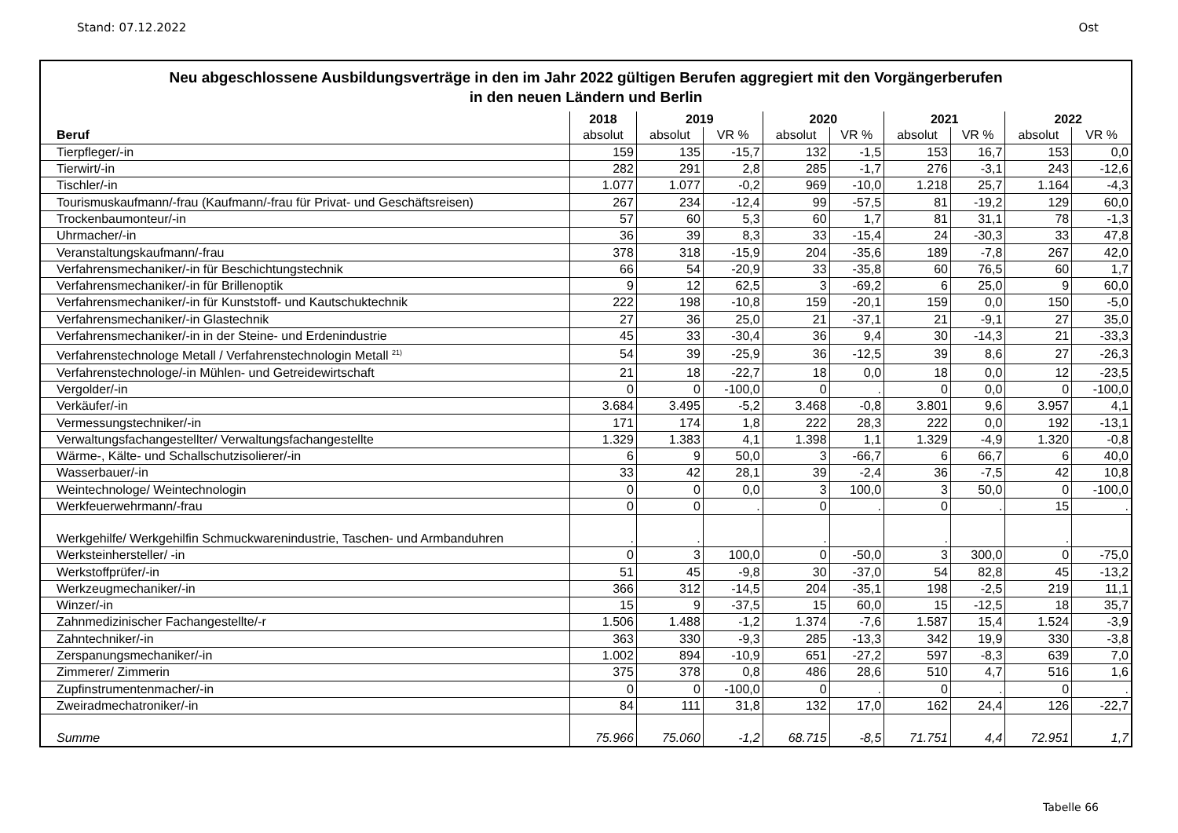Stand: 07.12.2022 Ost
Neu abgeschlossene Ausbildungsverträge in den im Jahr 2022 gültigen Berufen aggregiert mit den Vorgängerberufen
in den neuen Ländern und Berlin
| | 2018 | 2019 | | 2020 | | 2021 | | 2022 | |
| --- | --- | --- | --- | --- | --- | --- | --- | --- | --- |
| Beruf | absolut | absolut | VR % | absolut | VR % | absolut | VR % | absolut | VR % |
| Tierpfleger/-in | 159 | 135 | -15,7 | 132 | -1,5 | 153 | 16,7 | 153 | 0,0 |
| Tierwirt/-in | 282 | 291 | 2,8 | 285 | -1,7 | 276 | -3,1 | 243 | -12,6 |
| Tischler/-in | 1.077 | 1.077 | -0,2 | 969 | -10,0 | 1.218 | 25,7 | 1.164 | -4,3 |
| Tourismuskaufmann/-frau (Kaufmann/-frau für Privat- und Geschäftsreisen) | 267 | 234 | -12,4 | 99 | -57,5 | 81 | -19,2 | 129 | 60,0 |
| Trockenbaumonteur/-in | 57 | 60 | 5,3 | 60 | 1,7 | 81 | 31,1 | 78 | -1,3 |
| Uhrmacher/-in | 36 | 39 | 8,3 | 33 | -15,4 | 24 | -30,3 | 33 | 47,8 |
| Veranstaltungskaufmann/-frau | 378 | 318 | -15,9 | 204 | -35,6 | 189 | -7,8 | 267 | 42,0 |
| Verfahrensmechaniker/-in für Beschichtungstechnik | 66 | 54 | -20,9 | 33 | -35,8 | 60 | 76,5 | 60 | 1,7 |
| Verfahrensmechaniker/-in für Brillenoptik | 9 | 12 | 62,5 | 3 | -69,2 | 6 | 25,0 | 9 | 60,0 |
| Verfahrensmechaniker/-in für Kunststoff- und Kautschuktechnik | 222 | 198 | -10,8 | 159 | -20,1 | 159 | 0,0 | 150 | -5,0 |
| Verfahrensmechaniker/-in Glastechnik | 27 | 36 | 25,0 | 21 | -37,1 | 21 | -9,1 | 27 | 35,0 |
| Verfahrensmechaniker/-in in der Steine- und Erdenindustrie | 45 | 33 | -30,4 | 36 | 9,4 | 30 | -14,3 | 21 | -33,3 |
| Verfahrenstechnologe Metall / Verfahrenstechnologin Metall <sup>21)</sup> | 54 | 39 | -25,9 | 36 | -12,5 | 39 | 8,6 | 27 | -26,3 |
| Verfahrenstechnologe/-in Mühlen- und Getreidewirtschaft | 21 | 18 | -22,7 | 18 | 0,0 | 18 | 0,0 | 12 | -23,5 |
| Vergolder/-in | 0 | 0 | -100,0 | 0 | . | 0 | 0,0 | 0 | -100,0 |
| Verkäufer/-in | 3.684 | 3.495 | -5,2 | 3.468 | -0,8 | 3.801 | 9,6 | 3.957 | 4,1 |
| Vermessungstechniker/-in | 171 | 174 | 1,8 | 222 | 28,3 | 222 | 0,0 | 192 | -13,1 |
| Verwaltungsfachangestellter/ Verwaltungsfachangestellte | 1.329 | 1.383 | 4,1 | 1.398 | 1,1 | 1.329 | -4,9 | 1.320 | -0,8 |
| Wärme-, Kälte- und Schallschutzisolierer/-in | 6 | 9 | 50,0 | 3 | -66,7 | 6 | 66,7 | 6 | 40,0 |
| Wasserbauer/-in | 33 | 42 | 28,1 | 39 | -2,4 | 36 | -7,5 | 42 | 10,8 |
| Weintechnologe/ Weintechnologin | 0 | 0 | 0,0 | 3 | 100,0 | 3 | 50,0 | 0 | -100,0 |
| Werkfeuerwehrmann/-frau | 0 | 0 | . | 0 | . | 0 | . | 15 | . |
| Werkgehilfe/ Werkgehilfin Schmuckwarenindustrie, Taschen- und Armbanduhren | . | . | | . | | . | | . | |
| Werksteinhersteller/ -in | 0 | 3 | 100,0 | 0 | -50,0 | 3 | 300,0 | 0 | -75,0 |
| Werkstoffprüfer/-in | 51 | 45 | -9,8 | 30 | -37,0 | 54 | 82,8 | 45 | -13,2 |
| Werkzeugmechaniker/-in | 366 | 312 | -14,5 | 204 | -35,1 | 198 | -2,5 | 219 | 11,1 |
| Winzer/-in | 15 | 9 | -37,5 | 15 | 60,0 | 15 | -12,5 | 18 | 35,7 |
| Zahnmedizinischer Fachangestellte/-r | 1.506 | 1.488 | -1,2 | 1.374 | -7,6 | 1.587 | 15,4 | 1.524 | -3,9 |
| Zahntechniker/-in | 363 | 330 | -9,3 | 285 | -13,3 | 342 | 19,9 | 330 | -3,8 |
| Zerspanungsmechaniker/-in | 1.002 | 894 | -10,9 | 651 | -27,2 | 597 | -8,3 | 639 | 7,0 |
| Zimmerer/ Zimmerin | 375 | 378 | 0,8 | 486 | 28,6 | 510 | 4,7 | 516 | 1,6 |
| Zupfinstrumentenmacher/-in | 0 | 0 | -100,0 | 0 | . | 0 | . | 0 | . |
| Zweiradmechatroniker/-in | 84 | 111 | 31,8 | 132 | 17,0 | 162 | 24,4 | 126 | -22,7 |
| Summe | 75.966 | 75.060 | -1,2 | 68.715 | -8,5 | 71.751 | 4,4 | 72.951 | 1,7 |
Tabelle 66